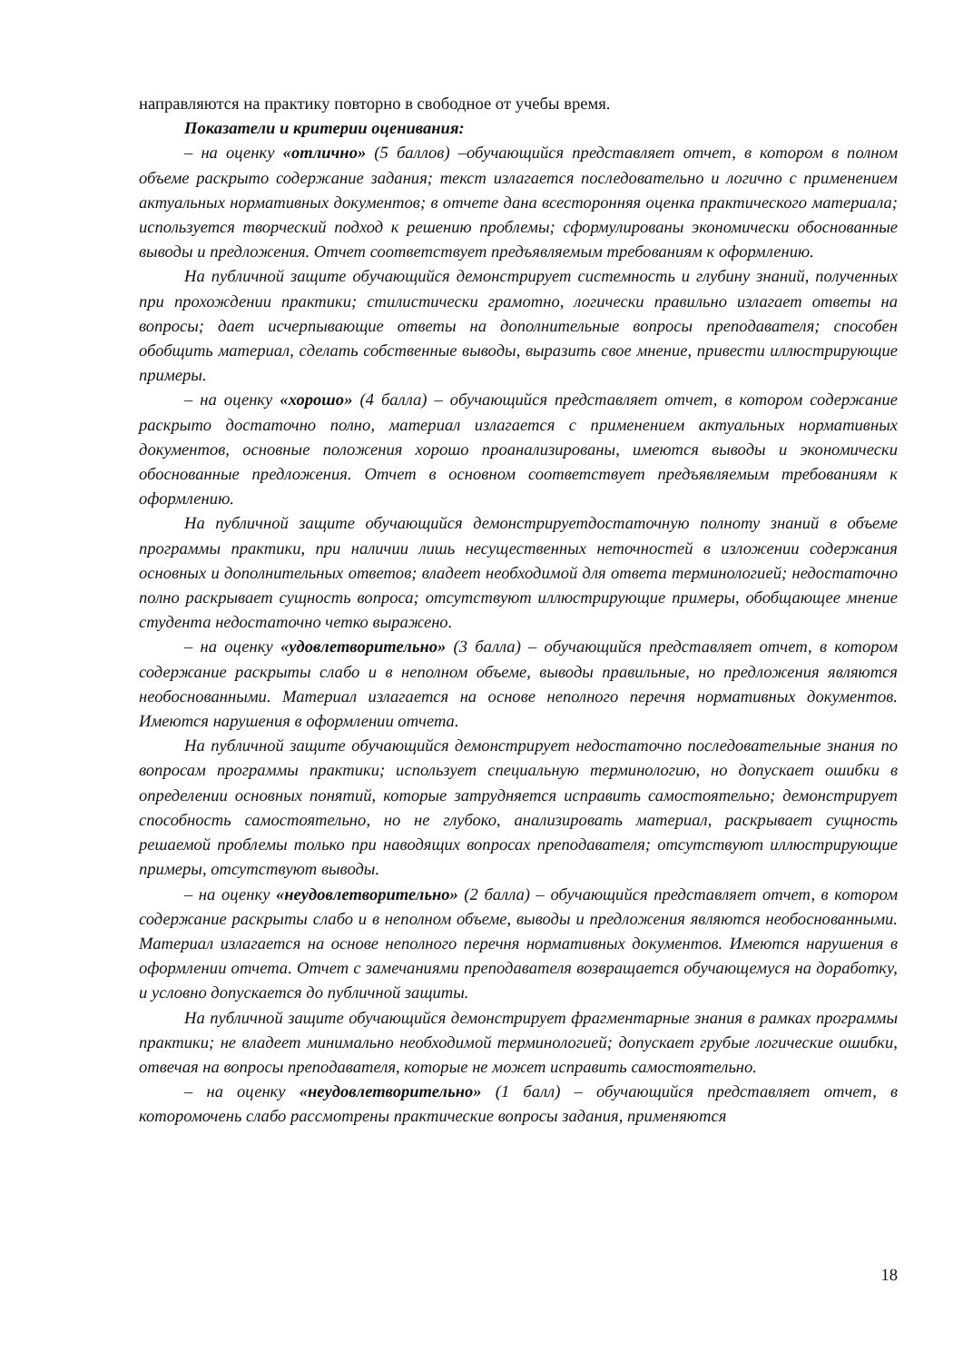направляются на практику повторно в свободное от учебы время.
Показатели и критерии оценивания:
– на оценку «отлично» (5 баллов) –обучающийся представляет отчет, в котором в полном объеме раскрыто содержание задания; текст излагается последовательно и логично с применением актуальных нормативных документов; в отчете дана всесторонняя оценка практического материала; используется творческий подход к решению проблемы; сформулированы экономически обоснованные выводы и предложения. Отчет соответствует предъявляемым требованиям к оформлению.
На публичной защите обучающийся демонстрирует системность и глубину знаний, полученных при прохождении практики; стилистически грамотно, логически правильно излагает ответы на вопросы; дает исчерпывающие ответы на дополнительные вопросы преподавателя; способен обобщить материал, сделать собственные выводы, выразить свое мнение, привести иллюстрирующие примеры.
– на оценку «хорошо» (4 балла) – обучающийся представляет отчет, в котором содержание раскрыто достаточно полно, материал излагается с применением актуальных нормативных документов, основные положения хорошо проанализированы, имеются выводы и экономически обоснованные предложения. Отчет в основном соответствует предъявляемым требованиям к оформлению.
На публичной защите обучающийся демонстрируетдостаточную полноту знаний в объеме программы практики, при наличии лишь несущественных неточностей в изложении содержания основных и дополнительных ответов; владеет необходимой для ответа терминологией; недостаточно полно раскрывает сущность вопроса; отсутствуют иллюстрирующие примеры, обобщающее мнение студента недостаточно четко выражено.
– на оценку «удовлетворительно» (3 балла) – обучающийся представляет отчет, в котором содержание раскрыты слабо и в неполном объеме, выводы правильные, но предложения являются необоснованными. Материал излагается на основе неполного перечня нормативных документов. Имеются нарушения в оформлении отчета.
На публичной защите обучающийся демонстрирует недостаточно последовательные знания по вопросам программы практики; использует специальную терминологию, но допускает ошибки в определении основных понятий, которые затрудняется исправить самостоятельно; демонстрирует способность самостоятельно, но не глубоко, анализировать материал, раскрывает сущность решаемой проблемы только при наводящих вопросах преподавателя; отсутствуют иллюстрирующие примеры, отсутствуют выводы.
– на оценку «неудовлетворительно» (2 балла) – обучающийся представляет отчет, в котором содержание раскрыты слабо и в неполном объеме, выводы и предложения являются необоснованными. Материал излагается на основе неполного перечня нормативных документов. Имеются нарушения в оформлении отчета. Отчет с замечаниями преподавателя возвращается обучающемуся на доработку, и условно допускается до публичной защиты.
На публичной защите обучающийся демонстрирует фрагментарные знания в рамках программы практики; не владеет минимально необходимой терминологией; допускает грубые логические ошибки, отвечая на вопросы преподавателя, которые не может исправить самостоятельно.
– на оценку «неудовлетворительно» (1 балл) – обучающийся представляет отчет, в которомочень слабо рассмотрены практические вопросы задания, применяются
18